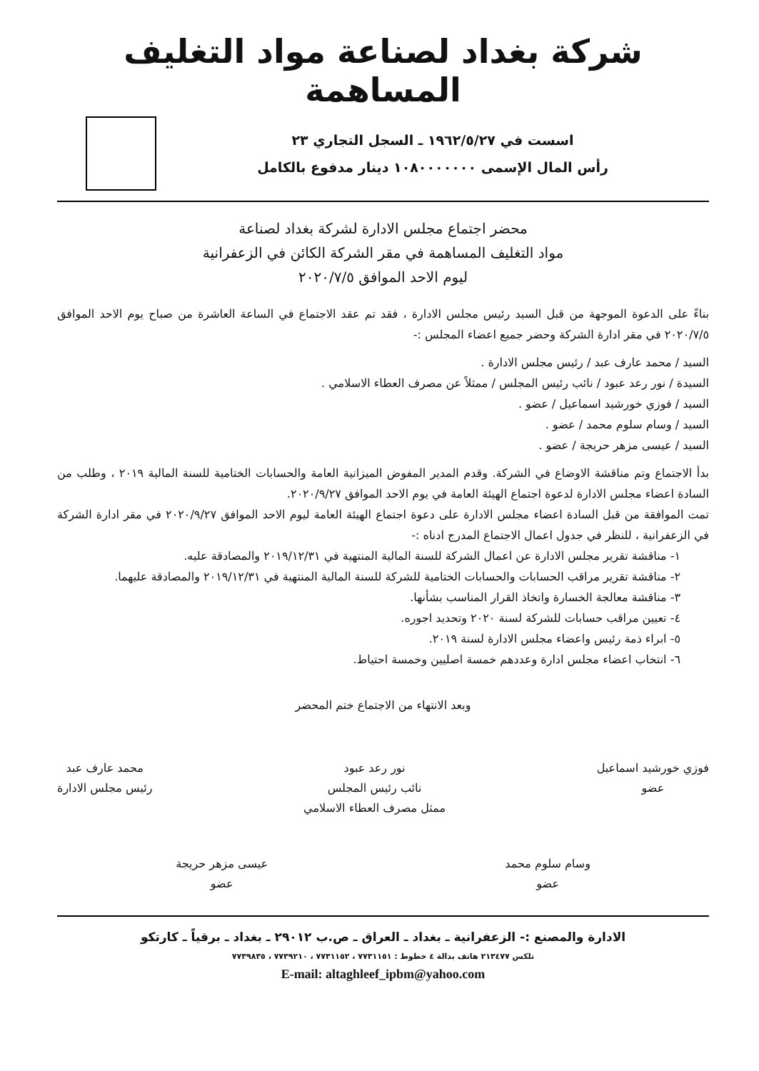شركة بغداد لصناعة مواد التغليف المساهمة
اسست في ١٩٦٢/٥/٢٧ ـ السجل التجاري ٢٣
رأس المال الإسمى ١٠٨٠٠٠٠٠٠٠ دينار مدفوع بالكامل
محضر اجتماع مجلس الادارة لشركة بغداد لصناعة
مواد التغليف المساهمة في مقر الشركة الكائن في الزعفرانية
ليوم الاحد الموافق ٢٠٢٠/٧/٥
بناءً على الدعوة الموجهة من قبل السيد رئيس مجلس الادارة ، فقد تم عقد الاجتماع في الساعة العاشرة من صباح يوم الاحد الموافق ٢٠٢٠/٧/٥ في مقر ادارة الشركة وحضر جميع اعضاء المجلس :-
السيد / محمد عارف عبد / رئيس مجلس الادارة .
السيدة / نور رعد عبود / نائب رئيس المجلس / ممثلاً عن مصرف العطاء الاسلامي .
السيد / فوزي خورشيد اسماعيل / عضو .
السيد / وسام سلوم محمد / عضو .
السيد / عيسى مزهر حريجة / عضو .
بدأ الاجتماع وتم مناقشة الاوضاع في الشركة. وقدم المدير المفوض الميزانية العامة والحسابات الختامية للسنة المالية ٢٠١٩ ، وطلب من السادة اعضاء مجلس الادارة لدعوة اجتماع الهيئة العامة في يوم الاحد الموافق ٢٠٢٠/٩/٢٧.
تمت الموافقة من قبل السادة اعضاء مجلس الادارة على دعوة اجتماع الهيئة العامة ليوم الاحد الموافق ٢٠٢٠/٩/٢٧ في مقر ادارة الشركة في الزعفرانية ، للنظر في جدول اعمال الاجتماع المدرج ادناه :-
١- مناقشة تقرير مجلس الادارة عن اعمال الشركة للسنة المالية المنتهية في ٢٠١٩/١٢/٣١ والمصادقة عليه.
٢- مناقشة تقرير مراقب الحسابات والحسابات الختامية للشركة للسنة المالية المنتهية في ٢٠١٩/١٢/٣١ والمصادقة عليهما.
٣- مناقشة معالجة الخسارة واتخاذ القرار المناسب بشأنها.
٤- تعيين مراقب حسابات للشركة لسنة ٢٠٢٠ وتحديد اجوره.
٥- ابراء ذمة رئيس واعضاء مجلس الادارة لسنة ٢٠١٩.
٦- انتخاب اعضاء مجلس ادارة وعددهم خمسة اصليين وخمسة احتياط.
وبعد الانتهاء من الاجتماع ختم المحضر
فوزي خورشيد اسماعيل
عضو
نور رعد عبود
نائب رئيس المجلس
ممثل مصرف العطاء الاسلامي
محمد عارف عبد
رئيس مجلس الادارة
وسام سلوم محمد
عضو
عيسى مزهر حريجة
عضو
الادارة والمصنع :- الزعفرانية ـ بغداد ـ العراق ـ ص.ب ٢٩٠١٢ ـ بغداد ـ برقياً ـ كارتكو
تلكس ٢١٣٤٧٧ هاتف بدالة ٤ خطوط : ٧٧٣١١٥١ ، ٧٧٣١١٥٢ ، ٧٧٣٩٢١٠ ، ٧٧٣٩٨٣٥
E-mail: altaghleef_ipbm@yahoo.com